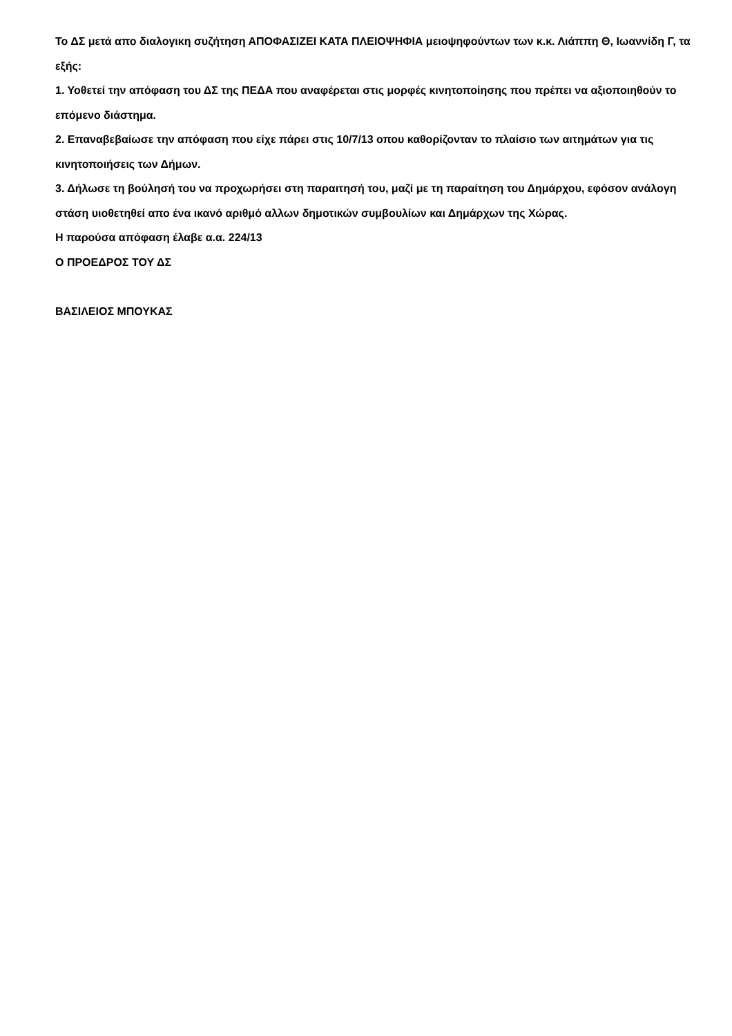Το ΔΣ μετά απο διαλογικη συζήτηση ΑΠΟΦΑΣΙΖΕΙ ΚΑΤΑ ΠΛΕΙΟΨΗΦΙΑ μειοψηφούντων των κ.κ. Λιάππη Θ, Ιωαννίδη Γ, τα εξής:
1. Υοθετεί την απόφαση του ΔΣ της ΠΕΔΑ που αναφέρεται στις μορφές κινητοποίησης που πρέπει να αξιοποιηθούν το επόμενο διάστημα.
2. Επαναβεβαίωσε την απόφαση που είχε πάρει στις 10/7/13 οπου καθορίζονταν το πλαίσιο των αιτημάτων για τις κινητοποιήσεις των Δήμων.
3. Δήλωσε τη βούλησή του να προχωρήσει στη παραιτησή του, μαζί με τη παραίτηση του Δημάρχου, εφόσον ανάλογη στάση υιοθετηθεί απο ένα ικανό αριθμό αλλων δημοτικών συμβουλίων και Δημάρχων της Χώρας.
Η παρούσα απόφαση έλαβε α.α. 224/13
Ο ΠΡΟΕΔΡΟΣ ΤΟΥ ΔΣ
ΒΑΣΙΛΕΙΟΣ ΜΠΟΥΚΑΣ